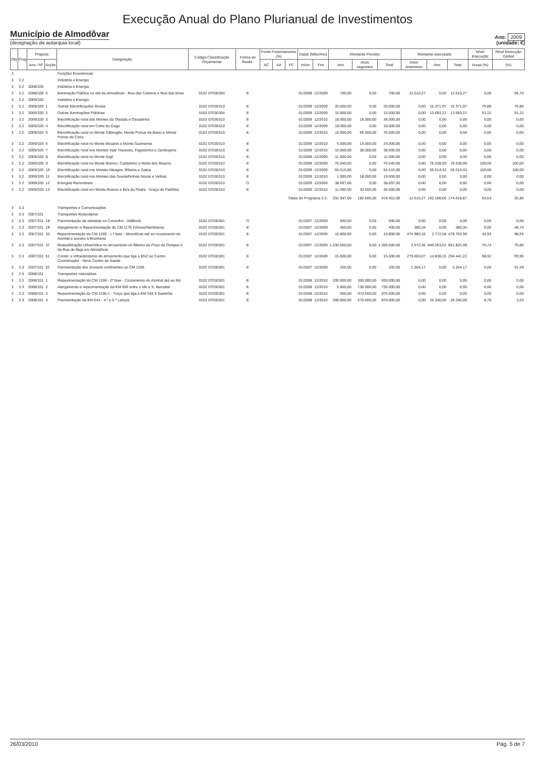Execução Anual do Plano Plurianual de Investimentos
Município de Almodôvar
(designação da autarquia local)
Ano: 2009
(unidade: €)
| Obj | Prog | Projecto | | Designação | Código Classificação Orçamental | Forma de Realiz. | Fonte Financiamento (%) | | | Datas (Mês/Ano) | | Montante Previsto | | | Montante executado | | | Nível Execução | Nível Execução Global |
| --- | --- | --- | --- | --- | --- | --- | --- | --- | --- | --- | --- | --- | --- | --- | --- | --- | --- | --- | --- |
| | | Ano / Nº | Acção | | | | AC | AA | FC | Início | Fim | Ano | Anos seguintes | Total | Anos Anteriores | Ano | Total | Anual (%) | (%) |
| 3 | | | | Funções Económicas | | | | | | | | | | | | | | | |
| 3 | 3.2 | | | Indústria e Energia | | | | | | | | | | | | | | | |
| 3 | 3.2 | 2008/320 | | Indústria e Energia | | | | | | | | | | | | | | | |
| 3 | 3.2 | 2008/320 | 5 | Iluminação Pública na vila de Almodôvar - Rua dos Celeiros e Rua das Eiras | 0102 07030304 | E | | | | 01/2008 | 12/2009 | 700,00 | 0,00 | 700,00 | 12.510,27 | 0,00 | 12.510,27 | 0,00 | 94,70 |
| 3 | 3.2 | 2009/320 | | Indústria e Energia | | | | | | | | | | | | | | | |
| 3 | 3.2 | 2009/320 | 1 | Outras Electrificações Rurais | 0102 07030310 | E | | | | 01/2009 | 12/2009 | 20.000,00 | 0,00 | 20.000,00 | 0,00 | 15.371,97 | 15.371,97 | 76,86 | 76,86 |
| 3 | 3.2 | 2009/320 | 2 | Outras Iluminações Públicas | 0102 07030304 | E | | | | 01/2009 | 12/2009 | 15.000,00 | 0,00 | 15.000,00 | 0,00 | 13.683,21 | 13.683,21 | 91,22 | 91,22 |
| 3 | 3.2 | 2009/320 | 3 | Electrificação rural dos Montes da Ossada e Ossadinha | 0102 07030310 | E | | | | 01/2009 | 12/2010 | 18.000,00 | 18.000,00 | 36.000,00 | 0,00 | 0,00 | 0,00 | 0,00 | 0,00 |
| 3 | 3.2 | 2009/320 | 4 | Electrificação rural em Corte do Gago | 0102 07030310 | E | | | | 01/2009 | 12/2009 | 18.000,00 | 0,00 | 18.000,00 | 0,00 | 0,00 | 0,00 | 0,00 | 0,00 |
| 3 | 3.2 | 2009/320 | 5 | Electrificação rural no Monte Gilbragão, Monte Pomar de Baixo e Monte Pomar de Cima | 0102 07030310 | E | | | | 01/2009 | 12/2010 | 10.000,00 | 66.000,00 | 76.000,00 | 0,00 | 0,00 | 0,00 | 0,00 | 0,00 |
| 3 | 3.2 | 2009/320 | 6 | Electrificação rural no Monte Bicudos e Monte Guerreiros | 0102 07030310 | E | | | | 01/2009 | 12/2010 | 5.000,00 | 19.000,00 | 24.000,00 | 0,00 | 0,00 | 0,00 | 0,00 | 0,00 |
| 3 | 3.2 | 2009/320 | 7 | Electrificação rural nos Montes Vale Travesso, Figueirinha e Zambujeira | 0102 07030310 | E | | | | 01/2009 | 12/2010 | 10.000,00 | 28.000,00 | 38.000,00 | 0,00 | 0,00 | 0,00 | 0,00 | 0,00 |
| 3 | 3.2 | 2009/320 | 8 | Electrificação rural no Monte Argil | 0102 07030310 | E | | | | 01/2009 | 12/2009 | 11.000,00 | 0,00 | 11.000,00 | 0,00 | 0,00 | 0,00 | 0,00 | 0,00 |
| 3 | 3.2 | 2009/320 | 9 | Electrificação rural no Monte Branco, Castelinho e Horta dos Mouros | 0102 07030310 | E | | | | 01/2009 | 12/2009 | 76.540,00 | 0,00 | 76.540,00 | 0,00 | 76.538,99 | 76.538,99 | 100,00 | 100,00 |
| 3 | 3.2 | 2009/320 | 10 | Electrificação rural nos Montes Meagos, Ribeira e Gatoa | 0102 07030310 | E | | | | 01/2009 | 12/2009 | 56.515,00 | 0,00 | 56.515,00 | 0,00 | 56.514,43 | 56.514,43 | 100,00 | 100,00 |
| 3 | 3.2 | 2009/320 | 11 | Electrificação rural nos Montes das Guedelhinhas Novas e Velhas | 0102 07030310 | E | | | | 01/2009 | 12/2010 | 1.000,00 | 18.000,00 | 19.000,00 | 0,00 | 0,00 | 0,00 | 0,00 | 0,00 |
| 3 | 3.2 | 2009/320 | 12 | Energias Renováveis | 0102 07030310 | O | | | | 01/2009 | 12/2009 | 38.697,00 | 0,00 | 38.697,00 | 0,00 | 0,00 | 0,00 | 0,00 | 0,00 |
| 3 | 3.2 | 2009/320 | 13 | Electrificação rural em Monte Branco e Eira da Pedra - Graça de Padrões | 0102 07030310 | E | | | | 01/2009 | 12/2010 | 11.495,00 | 33.505,00 | 45.000,00 | 0,00 | 0,00 | 0,00 | 0,00 | 0,00 |
| Totais do Programa 3.2: | | | | | | | | | | | | 291.947,00 | 182.505,00 | 474.452,00 | 12.510,27 | 162.108,60 | 174.618,87 | 55,53 | 35,86 |
| 3 | 3.3 | | | Transportes e Comunicações | | | | | | | | | | | | | | | |
| 3 | 3.3 | 2007/331 | | Transportes Rodoviários | | | | | | | | | | | | | | | |
| 3 | 3.3 | 2007/331 | 18 | Pavimentação de estradas no Concelho - AMBAAL | 0102 07030301 | O | | | | 01/2007 | 12/2009 | 500,00 | 0,00 | 500,00 | 0,00 | 0,00 | 0,00 | 0,00 | 0,00 |
| 3 | 3.3 | 2007/331 | 19 | Alargamento e Repavimentação do CM 1170 (Viúvas/Semblana) | 0102 07030301 | E | | | | 01/2007 | 12/2009 | 400,00 | 0,00 | 400,00 | 380,34 | 0,00 | 380,34 | 0,00 | 48,74 |
| 3 | 3.3 | 2007/331 | 33 | Repavimentação do CM 1198 - 1.ª fase - Almodôvar até ao cruzamento do Azinhal e acesso à Brunheira | 0102 07030301 | E | | | | 01/2007 | 12/2009 | 10.800,00 | 0,00 | 10.800,00 | 474.980,32 | 3.772,58 | 478.752,90 | 34,93 | 98,55 |
| 3 | 3.3 | 2007/331 | 37 | Requalificação Urbanística no arruamento no Ribeiro do Poço de Ourique e da Rua de Beja em Almodôvar | 0102 07030301 | E | | | | 01/2007 | 12/2009 | 1.200.500,00 | 0,00 | 1.200.500,00 | 2.572,46 | 849.253,52 | 851.825,98 | 70,74 | 70,80 |
| 3 | 3.3 | 2007/331 | 51 | Constr. e infraestruturas do arruamento que liga a EN2 ao Centro Coordenador - Novo Centro de Saúde | 0102 07030301 | E | | | | 01/2007 | 12/2009 | 15.000,00 | 0,00 | 15.000,00 | 279.603,07 | 14.838,15 | 294.441,22 | 98,92 | 99,95 |
| 3 | 3.3 | 2007/331 | 52 | Pavimentação dos acessos confinantes ao CM 1206 | 0102 07030301 | E | | | | 01/2007 | 12/2009 | 205,00 | 0,00 | 205,00 | 2.204,17 | 0,00 | 2.204,17 | 0,00 | 91,49 |
| 3 | 3.3 | 2008/331 | | Transportes rodoviários | | | | | | | | | | | | | | | |
| 3 | 3.3 | 2008/331 | 1 | Repavimentação do CM 1198 - 2ª fase - Cruzamento do Azinhal até ao Mú | 0102 07030301 | E | | | | 01/2008 | 12/2010 | 200.000,00 | 300.000,00 | 500.000,00 | 0,00 | 0,00 | 0,00 | 0,00 | 0,00 |
| 3 | 3.3 | 2008/331 | 2 | Alargamento e repavimentação da EM 506 entre o Mú e S. Barnabé | 0102 07030301 | E | | | | 01/2008 | 12/2010 | 5.000,00 | 730.000,00 | 735.000,00 | 0,00 | 0,00 | 0,00 | 0,00 | 0,00 |
| 3 | 3.3 | 2008/331 | 3 | Repavimentação do CM 1196-1 - Troço que liga a EM 546 à Santinha | 0102 07030301 | E | | | | 01/2008 | 12/2010 | 500,00 | 974.500,00 | 975.000,00 | 0,00 | 0,00 | 0,00 | 0,00 | 0,00 |
| 3 | 3.3 | 2008/331 | 4 | Pavimentação da EM 543 - 4.º e 5.º Lanços | 0102 07030301 | E | | | | 01/2008 | 12/2010 | 300.000,00 | 570.000,00 | 870.000,00 | 0,00 | 26.340,00 | 26.340,00 | 8,78 | 3,03 |
26/03/2010 Pág. 5 de 7